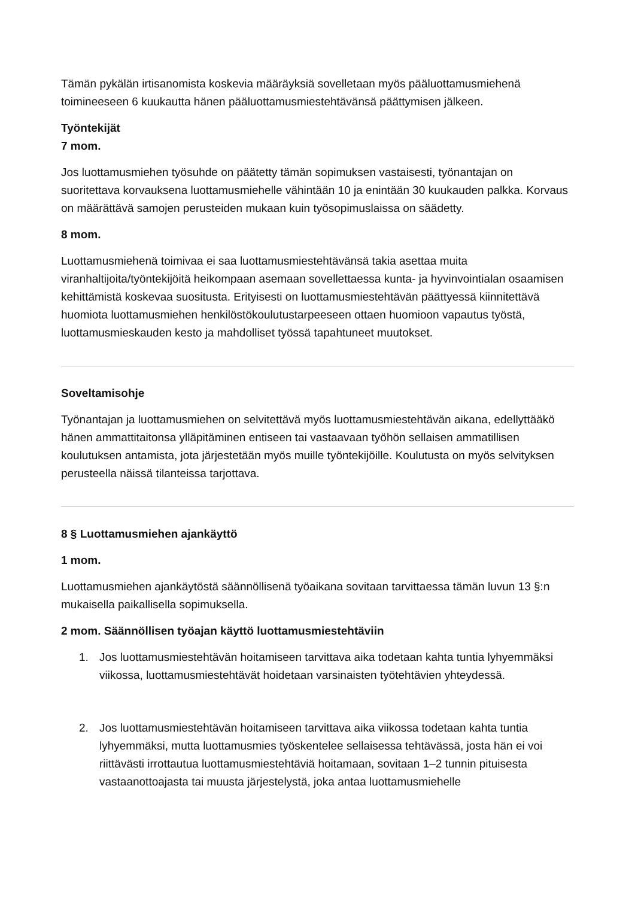Tämän pykälän irtisanomista koskevia määräyksiä sovelletaan myös pääluottamusmiehenä toimineeseen 6 kuukautta hänen pääluottamusmiestehtävänsä päättymisen jälkeen.
Työntekijät
7 mom.
Jos luottamusmiehen työsuhde on päätetty tämän sopimuksen vastaisesti, työnantajan on suoritettava korvauksena luottamusmiehelle vähintään 10 ja enintään 30 kuukauden palkka. Korvaus on määrättävä samojen perusteiden mukaan kuin työsopimuslaissa on säädetty.
8 mom.
Luottamusmiehenä toimivaa ei saa luottamusmiestehtävänsä takia asettaa muita viranhaltijoita/työntekijöitä heikompaan asemaan sovellettaessa kunta- ja hyvinvointialan osaamisen kehittämistä koskevaa suositusta. Erityisesti on luottamusmiestehtävän päättyessä kiinnitettävä huomiota luottamusmiehen henkilöstökoulutustarpeeseen ottaen huomioon vapautus työstä, luottamusmieskauden kesto ja mahdolliset työssä tapahtuneet muutokset.
Soveltamisohje
Työnantajan ja luottamusmiehen on selvitettävä myös luottamusmiestehtävän aikana, edellyttääkö hänen ammattitaitonsa ylläpitäminen entiseen tai vastaavaan työhön sellaisen ammatillisen koulutuksen antamista, jota järjestetään myös muille työntekijöille. Koulutusta on myös selvityksen perusteella näissä tilanteissa tarjottava.
8 § Luottamusmiehen ajankäyttö
1 mom.
Luottamusmiehen ajankäytöstä säännöllisenä työaikana sovitaan tarvittaessa tämän luvun 13 §:n mukaisella paikallisella sopimuksella.
2 mom. Säännöllisen työajan käyttö luottamusmiestehtäviin
1. Jos luottamusmiestehtävän hoitamiseen tarvittava aika todetaan kahta tuntia lyhyemmäksi viikossa, luottamusmiestehtävät hoidetaan varsinaisten työtehtävien yhteydessä.
2. Jos luottamusmiestehtävän hoitamiseen tarvittava aika viikossa todetaan kahta tuntia lyhyemmäksi, mutta luottamusmies työskentelee sellaisessa tehtävässä, josta hän ei voi riittävästi irrottautua luottamusmiestehtäviä hoitamaan, sovitaan 1–2 tunnin pituisesta vastaanottoajasta tai muusta järjestelystä, joka antaa luottamusmiehelle